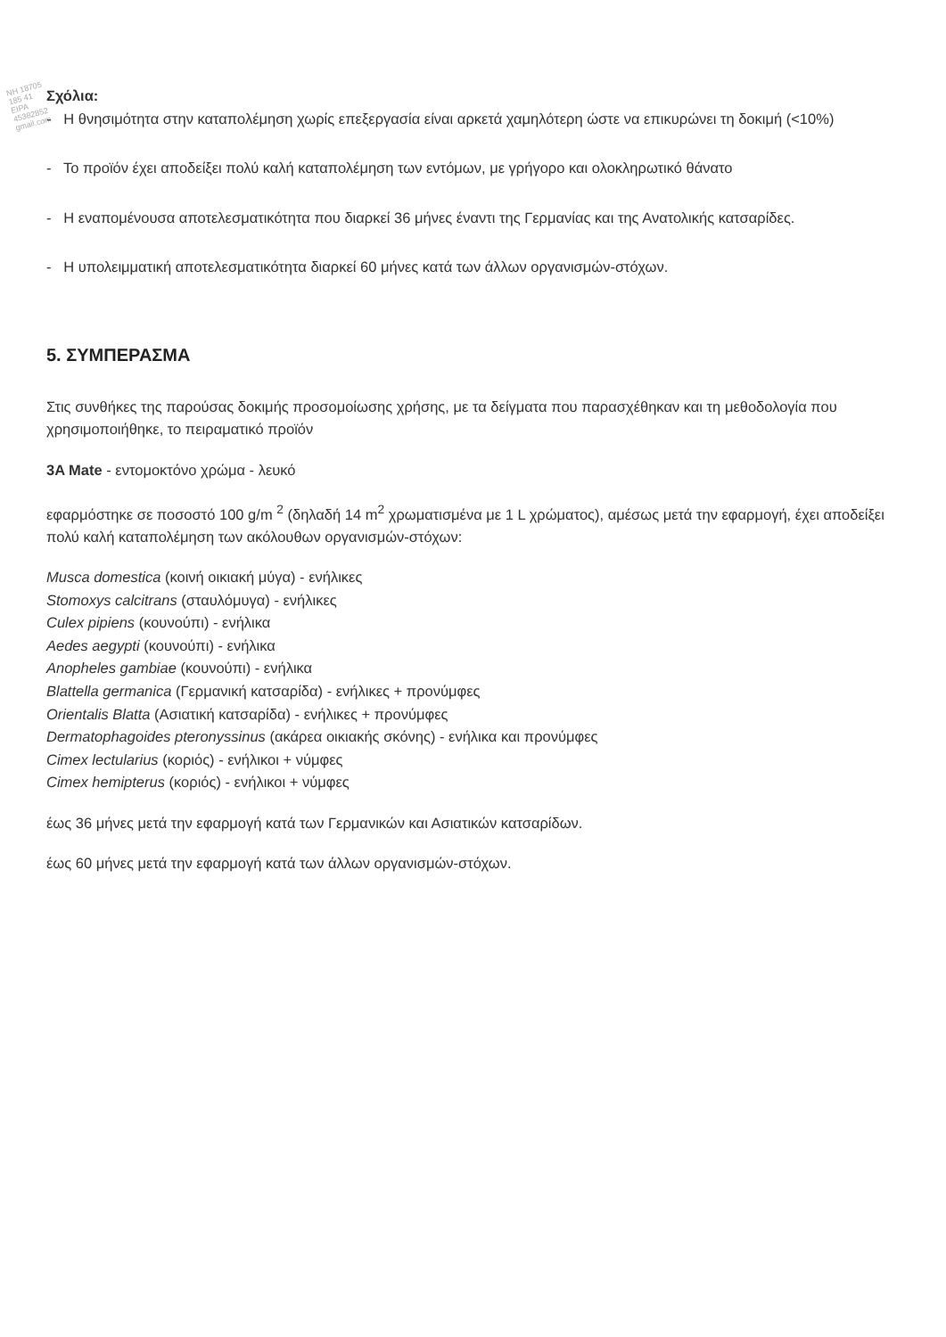ΝΗ 18705
185 41
ΕΙΡΑ
45382852
gmail.com
Σχόλια:
- Η θνησιμότητα στην καταπολέμηση χωρίς επεξεργασία είναι αρκετά χαμηλότερη ώστε να επικυρώνει τη δοκιμή (<10%)
- Το προϊόν έχει αποδείξει πολύ καλή καταπολέμηση των εντόμων, με γρήγορο και ολοκληρωτικό θάνατο
- Η εναπομένουσα αποτελεσματικότητα που διαρκεί 36 μήνες έναντι της Γερμανίας και της Ανατολικής κατσαρίδες.
- Η υπολειμματική αποτελεσματικότητα διαρκεί 60 μήνες κατά των άλλων οργανισμών-στόχων.
5. ΣΥΜΠΕΡΑΣΜΑ
Στις συνθήκες της παρούσας δοκιμής προσομοίωσης χρήσης, με τα δείγματα που παρασχέθηκαν και τη μεθοδολογία που χρησιμοποιήθηκε, το πειραματικό προϊόν
3A Mate - εντομοκτόνο χρώμα - λευκό
εφαρμόστηκε σε ποσοστό 100 g/m <sup>2</sup> (δηλαδή 14 m<sup>2</sup> χρωματισμένα με 1 L χρώματος), αμέσως μετά την εφαρμογή, έχει αποδείξει πολύ καλή καταπολέμηση των ακόλουθων οργανισμών-στόχων:
Musca domestica (κοινή οικιακή μύγα) - ενήλικες
Stomoxys calcitrans (σταυλόμυγα) - ενήλικες
Culex pipiens (κουνούπι) - ενήλικα
Aedes aegypti (κουνούπι) - ενήλικα
Anopheles gambiae (κουνούπι) - ενήλικα
Blattella germanica (Γερμανική κατσαρίδα) - ενήλικες + προνύμφες
Orientalis Blatta (Ασιατική κατσαρίδα) - ενήλικες + προνύμφες
Dermatophagoides pteronyssinus (ακάρεα οικιακής σκόνης) - ενήλικα και προνύμφες
Cimex lectularius (κοριός) - ενήλικοι + νύμφες
Cimex hemipterus (κοριός) - ενήλικοι + νύμφες
έως 36 μήνες μετά την εφαρμογή κατά των Γερμανικών και Ασιατικών κατσαρίδων.
έως 60 μήνες μετά την εφαρμογή κατά των άλλων οργανισμών-στόχων.